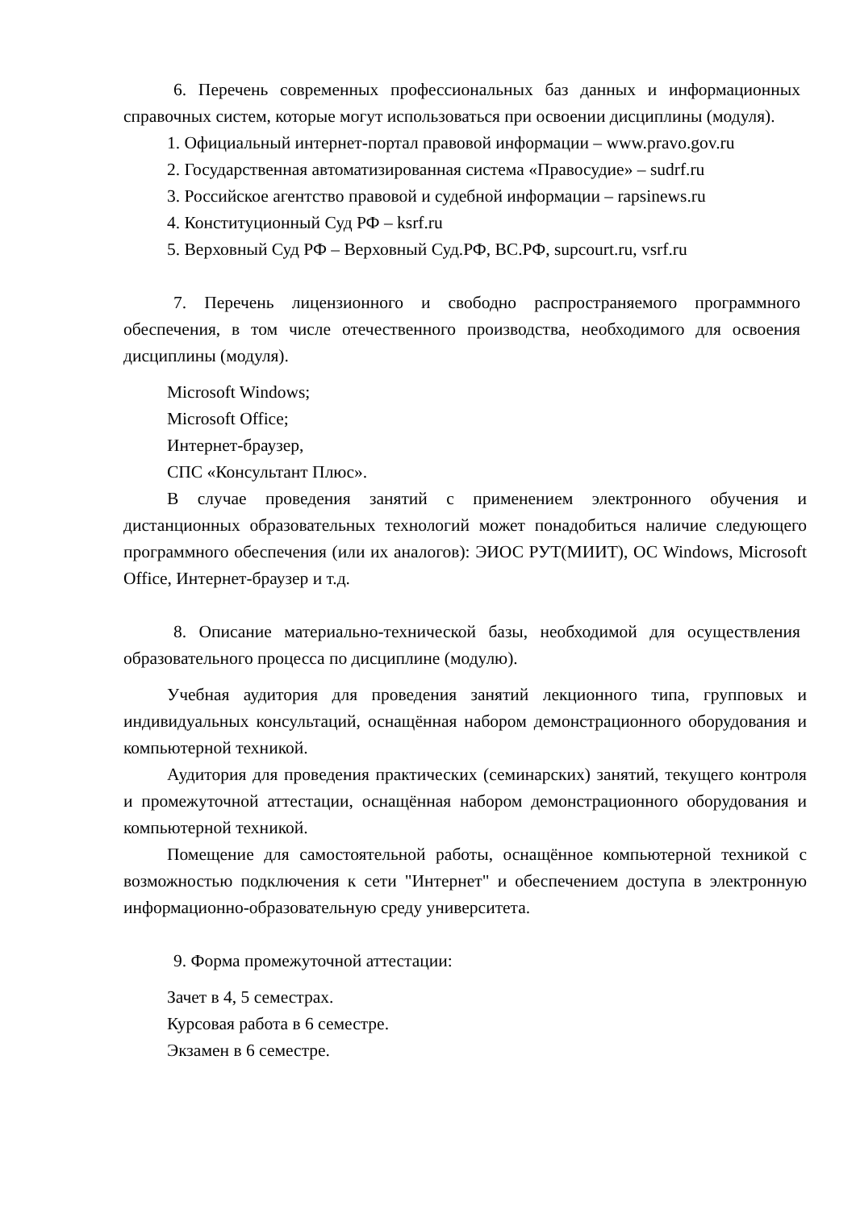6. Перечень современных профессиональных баз данных и информационных справочных систем, которые могут использоваться при освоении дисциплины (модуля).
1. Официальный интернет-портал правовой информации – www.pravo.gov.ru
2. Государственная автоматизированная система «Правосудие» – sudrf.ru
3. Российское агентство правовой и судебной информации – rapsinews.ru
4. Конституционный Суд РФ – ksrf.ru
5. Верховный Суд РФ – Верховный Суд.РФ, ВС.РФ, supcourt.ru, vsrf.ru
7. Перечень лицензионного и свободно распространяемого программного обеспечения, в том числе отечественного производства, необходимого для освоения дисциплины (модуля).
Microsoft Windows;
Microsoft Office;
Интернет-браузер,
СПС «Консультант Плюс».
В случае проведения занятий с применением электронного обучения и дистанционных образовательных технологий может понадобиться наличие следующего программного обеспечения (или их аналогов): ЭИОС РУТ(МИИТ), ОС Windows, Microsoft Office, Интернет-браузер и т.д.
8. Описание материально-технической базы, необходимой для осуществления образовательного процесса по дисциплине (модулю).
Учебная аудитория для проведения занятий лекционного типа, групповых и индивидуальных консультаций, оснащённая набором демонстрационного оборудования и компьютерной техникой.
Аудитория для проведения практических (семинарских) занятий, текущего контроля и промежуточной аттестации, оснащённая набором демонстрационного оборудования и компьютерной техникой.
Помещение для самостоятельной работы, оснащённое компьютерной техникой с возможностью подключения к сети "Интернет" и обеспечением доступа в электронную информационно-образовательную среду университета.
9. Форма промежуточной аттестации:
Зачет в 4, 5 семестрах.
Курсовая работа в 6 семестре.
Экзамен в 6 семестре.